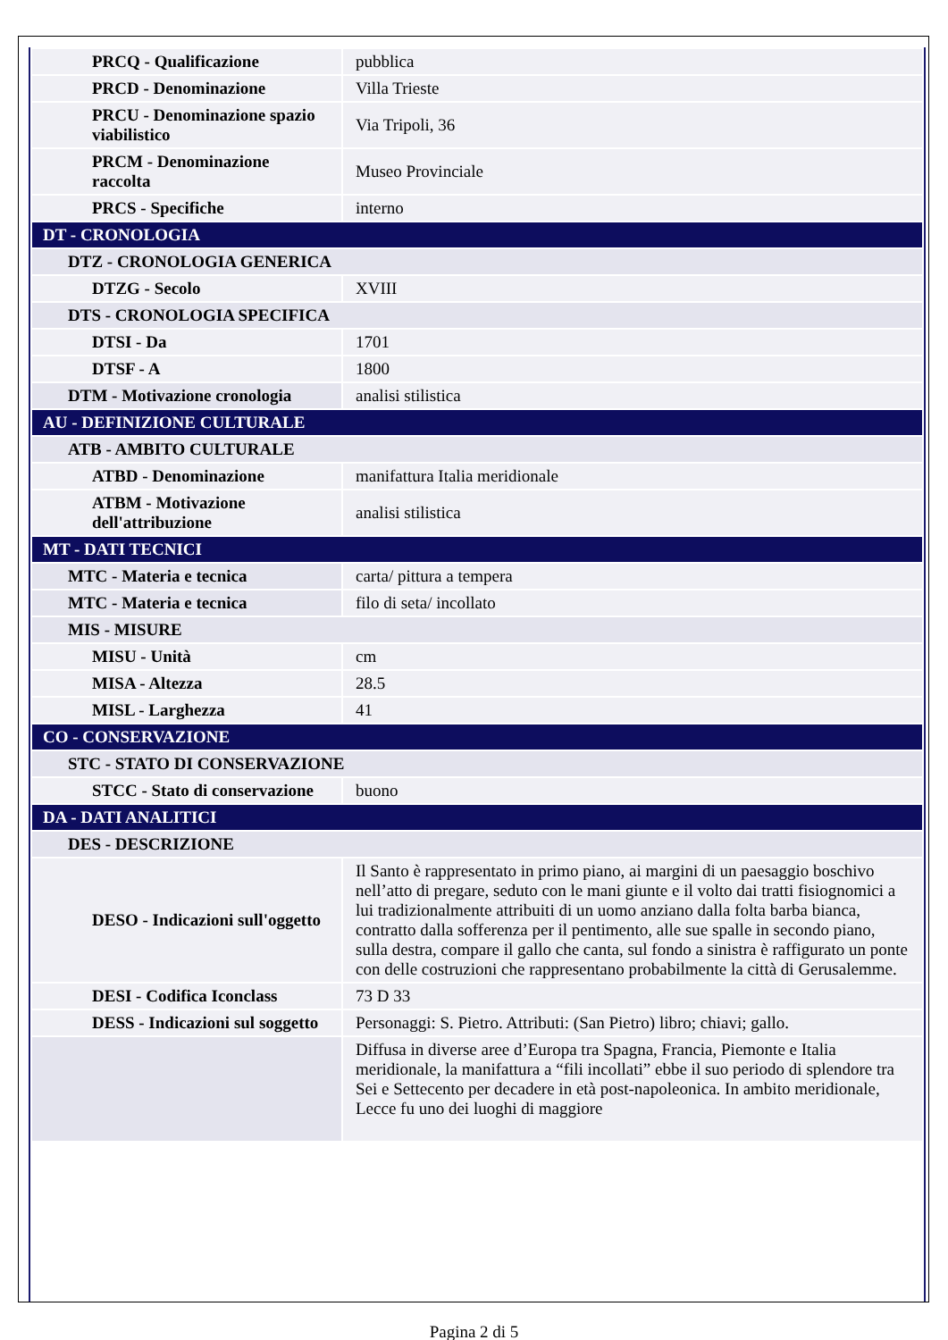| PRCQ - Qualificazione | pubblica |
| PRCD - Denominazione | Villa Trieste |
| PRCU - Denominazione spazio viabilistico | Via Tripoli, 36 |
| PRCM - Denominazione raccolta | Museo Provinciale |
| PRCS - Specifiche | interno |
| DT - CRONOLOGIA | |
| DTZ - CRONOLOGIA GENERICA | |
| DTZG - Secolo | XVIII |
| DTS - CRONOLOGIA SPECIFICA | |
| DTSI - Da | 1701 |
| DTSF - A | 1800 |
| DTM - Motivazione cronologia | analisi stilistica |
| AU - DEFINIZIONE CULTURALE | |
| ATB - AMBITO CULTURALE | |
| ATBD - Denominazione | manifattura Italia meridionale |
| ATBM - Motivazione dell'attribuzione | analisi stilistica |
| MT - DATI TECNICI | |
| MTC - Materia e tecnica | carta/ pittura a tempera |
| MTC - Materia e tecnica | filo di seta/ incollato |
| MIS - MISURE | |
| MISU - Unità | cm |
| MISA - Altezza | 28.5 |
| MISL - Larghezza | 41 |
| CO - CONSERVAZIONE | |
| STC - STATO DI CONSERVAZIONE | |
| STCC - Stato di conservazione | buono |
| DA - DATI ANALITICI | |
| DES - DESCRIZIONE | |
| DESO - Indicazioni sull'oggetto | Il Santo è rappresentato in primo piano, ai margini di un paesaggio boschivo nell’atto di pregare, seduto con le mani giunte e il volto dai tratti fisiognomici a lui tradizionalmente attribuiti di un uomo anziano dalla folta barba bianca, contratto dalla sofferenza per il pentimento, alle sue spalle in secondo piano, sulla destra, compare il gallo che canta, sul fondo a sinistra è raffigurato un ponte con delle costruzioni che rappresentano probabilmente la città di Gerusalemme. |
| DESI - Codifica Iconclass | 73 D 33 |
| DESS - Indicazioni sul soggetto | Personaggi: S. Pietro. Attributi: (San Pietro) libro; chiavi; gallo. |
| | Diffusa in diverse aree d’Europa tra Spagna, Francia, Piemonte e Italia meridionale, la manifattura a “fili incollati” ebbe il suo periodo di splendore tra Sei e Settecento per decadere in età post-napoleonica. In ambito meridionale, Lecce fu uno dei luoghi di maggiore |
Pagina 2 di 5